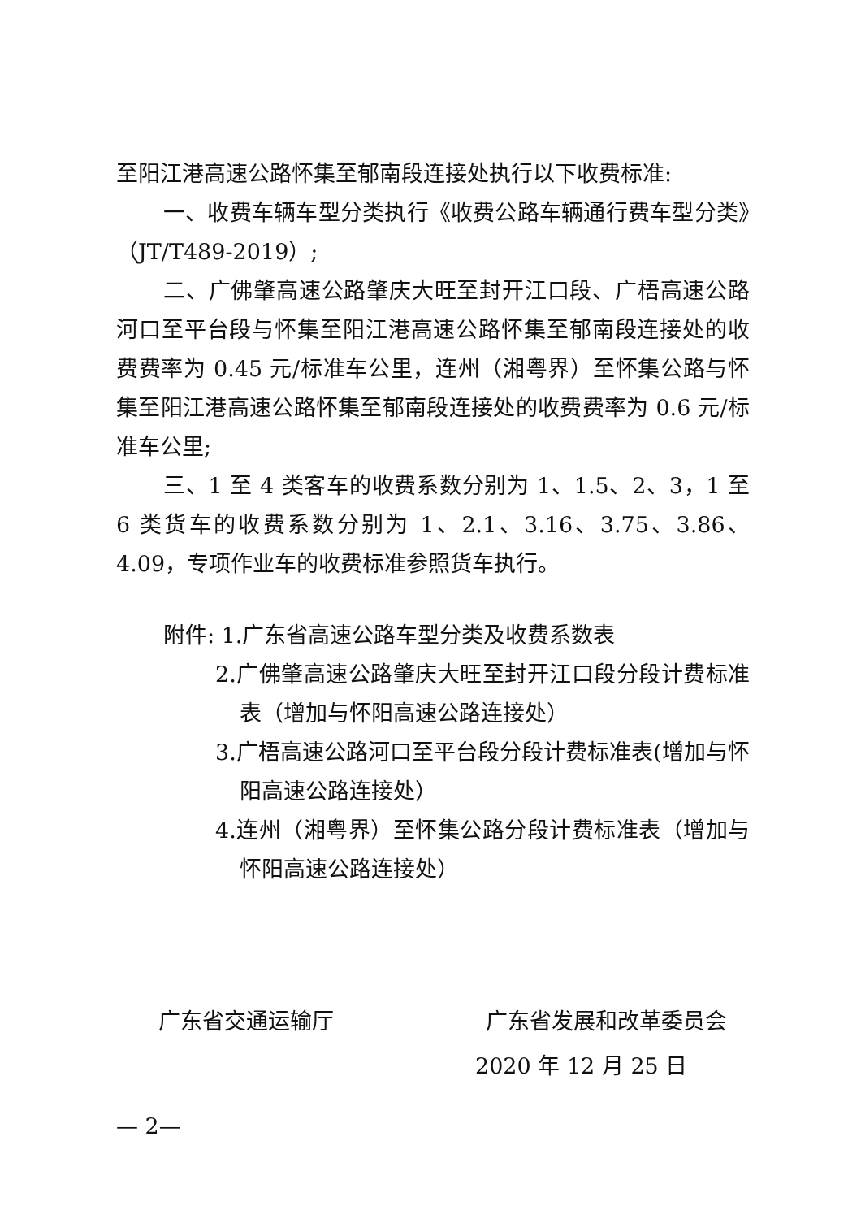至阳江港高速公路怀集至郁南段连接处执行以下收费标准:
一、收费车辆车型分类执行《收费公路车辆通行费车型分类》（JT/T489-2019）;
二、广佛肇高速公路肇庆大旺至封开江口段、广梧高速公路河口至平台段与怀集至阳江港高速公路怀集至郁南段连接处的收费费率为 0.45 元/标准车公里，连州（湘粤界）至怀集公路与怀集至阳江港高速公路怀集至郁南段连接处的收费费率为 0.6 元/标准车公里;
三、1 至 4 类客车的收费系数分别为 1、1.5、2、3，1 至 6 类货车的收费系数分别为 1、2.1、3.16、3.75、3.86、4.09，专项作业车的收费标准参照货车执行。
附件: 1.广东省高速公路车型分类及收费系数表
2.广佛肇高速公路肇庆大旺至封开江口段分段计费标准表（增加与怀阳高速公路连接处）
3.广梧高速公路河口至平台段分段计费标准表(增加与怀阳高速公路连接处）
4.连州（湘粤界）至怀集公路分段计费标准表（增加与怀阳高速公路连接处）
广东省交通运输厅 广东省发展和改革委员会
2020 年 12 月 25 日
— 2—